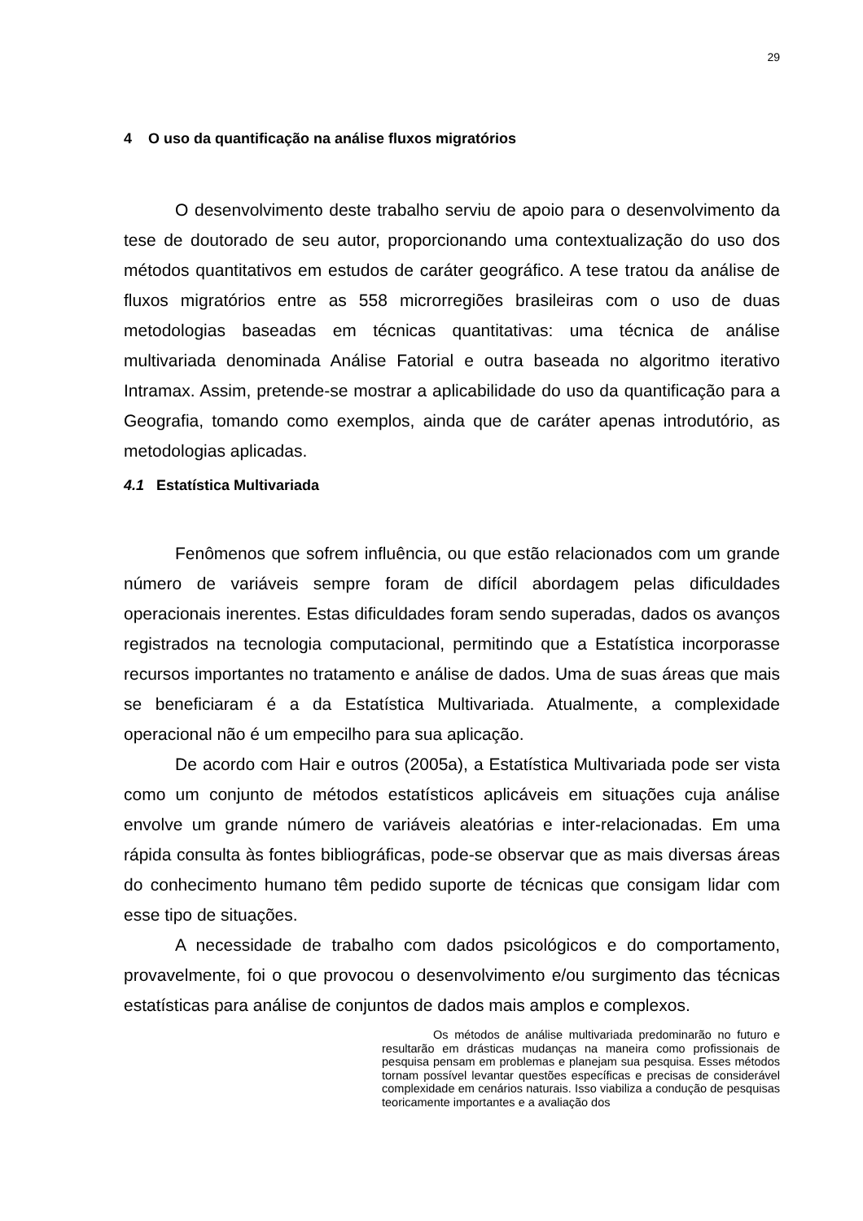29
4 O uso da quantificação na análise fluxos migratórios
O desenvolvimento deste trabalho serviu de apoio para o desenvolvimento da tese de doutorado de seu autor, proporcionando uma contextualização do uso dos métodos quantitativos em estudos de caráter geográfico. A tese tratou da análise de fluxos migratórios entre as 558 microrregiões brasileiras com o uso de duas metodologias baseadas em técnicas quantitativas: uma técnica de análise multivariada denominada Análise Fatorial e outra baseada no algoritmo iterativo Intramax. Assim, pretende-se mostrar a aplicabilidade do uso da quantificação para a Geografia, tomando como exemplos, ainda que de caráter apenas introdutório, as metodologias aplicadas.
4.1 Estatística Multivariada
Fenômenos que sofrem influência, ou que estão relacionados com um grande número de variáveis sempre foram de difícil abordagem pelas dificuldades operacionais inerentes. Estas dificuldades foram sendo superadas, dados os avanços registrados na tecnologia computacional, permitindo que a Estatística incorporasse recursos importantes no tratamento e análise de dados. Uma de suas áreas que mais se beneficiaram é a da Estatística Multivariada. Atualmente, a complexidade operacional não é um empecilho para sua aplicação.
De acordo com Hair e outros (2005a), a Estatística Multivariada pode ser vista como um conjunto de métodos estatísticos aplicáveis em situações cuja análise envolve um grande número de variáveis aleatórias e inter-relacionadas. Em uma rápida consulta às fontes bibliográficas, pode-se observar que as mais diversas áreas do conhecimento humano têm pedido suporte de técnicas que consigam lidar com esse tipo de situações.
A necessidade de trabalho com dados psicológicos e do comportamento, provavelmente, foi o que provocou o desenvolvimento e/ou surgimento das técnicas estatísticas para análise de conjuntos de dados mais amplos e complexos.
Os métodos de análise multivariada predominarão no futuro e resultarão em drásticas mudanças na maneira como profissionais de pesquisa pensam em problemas e planejam sua pesquisa. Esses métodos tornam possível levantar questões específicas e precisas de considerável complexidade em cenários naturais. Isso viabiliza a condução de pesquisas teoricamente importantes e a avaliação dos